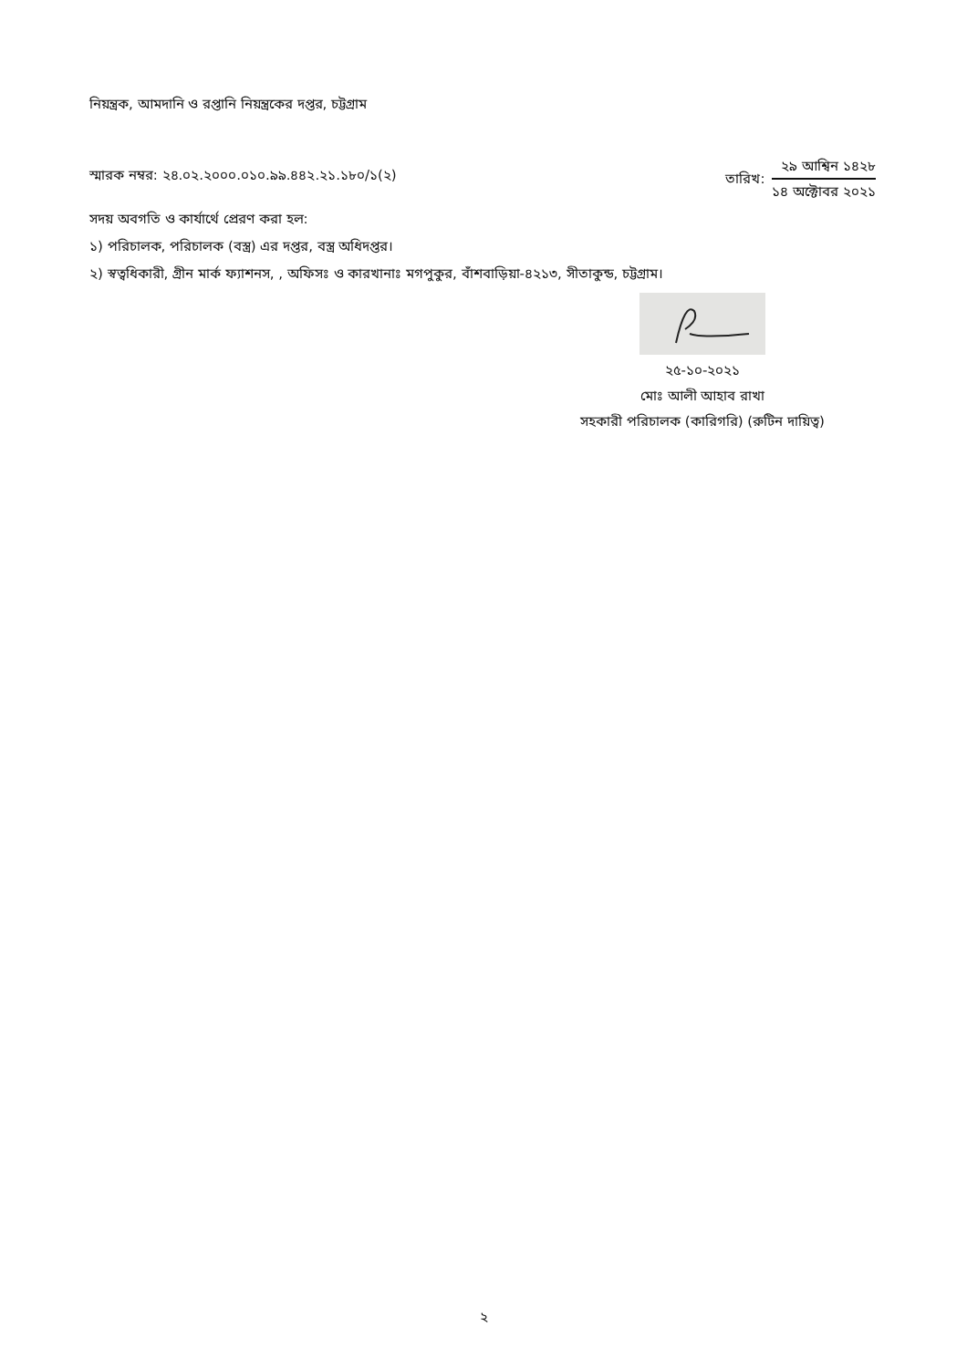নিয়ন্ত্রক, আমদানি ও রপ্তানি নিয়ন্ত্রকের দপ্তর, চট্টগ্রাম
স্মারক নম্বর: ২৪.০২.২০০০.০১০.৯৯.৪৪২.২১.১৮০/১(২)
তারিখ:
২৯ আশ্বিন ১৪২৮
১৪ অক্টোবর ২০২১
সদয় অবগতি ও কার্যার্থে প্রেরণ করা হল:
১) পরিচালক, পরিচালক (বস্ত্র) এর দপ্তর, বস্ত্র অধিদপ্তর।
২) স্বত্বধিকারী, গ্রীন মার্ক ফ্যাশনস, , অফিসঃ ও কারখানাঃ মগপুকুর, বাঁশবাড়িয়া-৪২১৩, সীতাকুন্ড, চট্টগ্রাম।
২৫-১০-২০২১
মোঃ আলী আহাব রাখা
সহকারী পরিচালক (কারিগরি) (রুটিন দায়িত্ব)
২